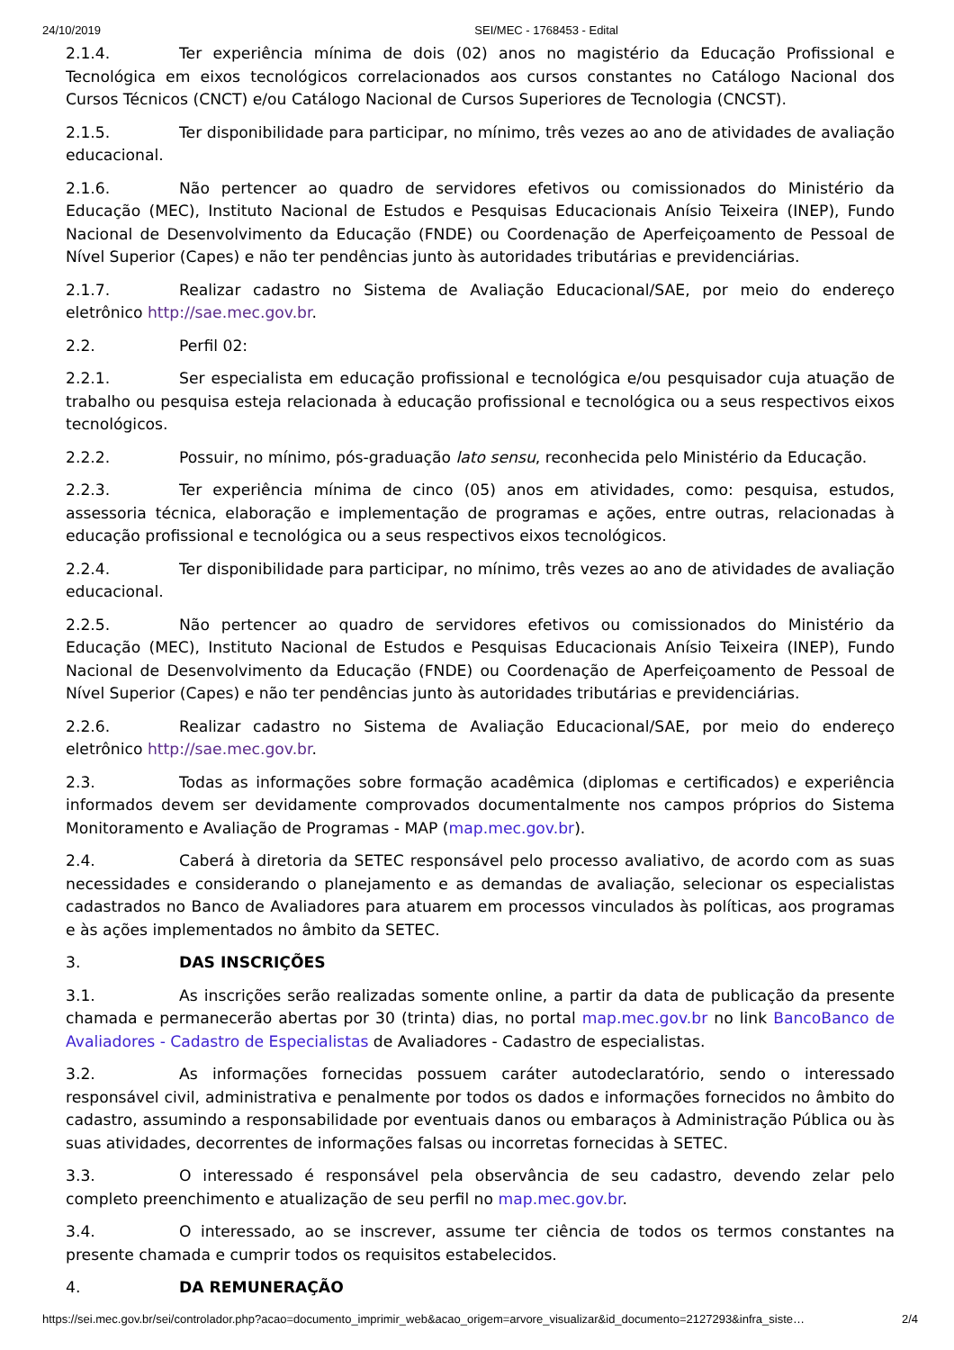24/10/2019 SEI/MEC - 1768453 - Edital
2.1.4. Ter experiência mínima de dois (02) anos no magistério da Educação Profissional e Tecnológica em eixos tecnológicos correlacionados aos cursos constantes no Catálogo Nacional dos Cursos Técnicos (CNCT) e/ou Catálogo Nacional de Cursos Superiores de Tecnologia (CNCST).
2.1.5. Ter disponibilidade para participar, no mínimo, três vezes ao ano de atividades de avaliação educacional.
2.1.6. Não pertencer ao quadro de servidores efetivos ou comissionados do Ministério da Educação (MEC), Instituto Nacional de Estudos e Pesquisas Educacionais Anísio Teixeira (INEP), Fundo Nacional de Desenvolvimento da Educação (FNDE) ou Coordenação de Aperfeiçoamento de Pessoal de Nível Superior (Capes) e não ter pendências junto às autoridades tributárias e previdenciárias.
2.1.7. Realizar cadastro no Sistema de Avaliação Educacional/SAE, por meio do endereço eletrônico http://sae.mec.gov.br.
2.2. Perfil 02:
2.2.1. Ser especialista em educação profissional e tecnológica e/ou pesquisador cuja atuação de trabalho ou pesquisa esteja relacionada à educação profissional e tecnológica ou a seus respectivos eixos tecnológicos.
2.2.2. Possuir, no mínimo, pós-graduação lato sensu, reconhecida pelo Ministério da Educação.
2.2.3. Ter experiência mínima de cinco (05) anos em atividades, como: pesquisa, estudos, assessoria técnica, elaboração e implementação de programas e ações, entre outras, relacionadas à educação profissional e tecnológica ou a seus respectivos eixos tecnológicos.
2.2.4. Ter disponibilidade para participar, no mínimo, três vezes ao ano de atividades de avaliação educacional.
2.2.5. Não pertencer ao quadro de servidores efetivos ou comissionados do Ministério da Educação (MEC), Instituto Nacional de Estudos e Pesquisas Educacionais Anísio Teixeira (INEP), Fundo Nacional de Desenvolvimento da Educação (FNDE) ou Coordenação de Aperfeiçoamento de Pessoal de Nível Superior (Capes) e não ter pendências junto às autoridades tributárias e previdenciárias.
2.2.6. Realizar cadastro no Sistema de Avaliação Educacional/SAE, por meio do endereço eletrônico http://sae.mec.gov.br.
2.3. Todas as informações sobre formação acadêmica (diplomas e certificados) e experiência informados devem ser devidamente comprovados documentalmente nos campos próprios do Sistema Monitoramento e Avaliação de Programas - MAP (map.mec.gov.br).
2.4. Caberá à diretoria da SETEC responsável pelo processo avaliativo, de acordo com as suas necessidades e considerando o planejamento e as demandas de avaliação, selecionar os especialistas cadastrados no Banco de Avaliadores para atuarem em processos vinculados às políticas, aos programas e às ações implementados no âmbito da SETEC.
3. DAS INSCRIÇÕES
3.1. As inscrições serão realizadas somente online, a partir da data de publicação da presente chamada e permanecerão abertas por 30 (trinta) dias, no portal map.mec.gov.br no link BancoBanco de Avaliadores - Cadastro de Especialistas de Avaliadores - Cadastro de especialistas.
3.2. As informações fornecidas possuem caráter autodeclaratório, sendo o interessado responsável civil, administrativa e penalmente por todos os dados e informações fornecidos no âmbito do cadastro, assumindo a responsabilidade por eventuais danos ou embaraços à Administração Pública ou às suas atividades, decorrentes de informações falsas ou incorretas fornecidas à SETEC.
3.3. O interessado é responsável pela observância de seu cadastro, devendo zelar pelo completo preenchimento e atualização de seu perfil no map.mec.gov.br.
3.4. O interessado, ao se inscrever, assume ter ciência de todos os termos constantes na presente chamada e cumprir todos os requisitos estabelecidos.
4. DA REMUNERAÇÃO
https://sei.mec.gov.br/sei/controlador.php?acao=documento_imprimir_web&acao_origem=arvore_visualizar&id_documento=2127293&infra_siste… 2/4